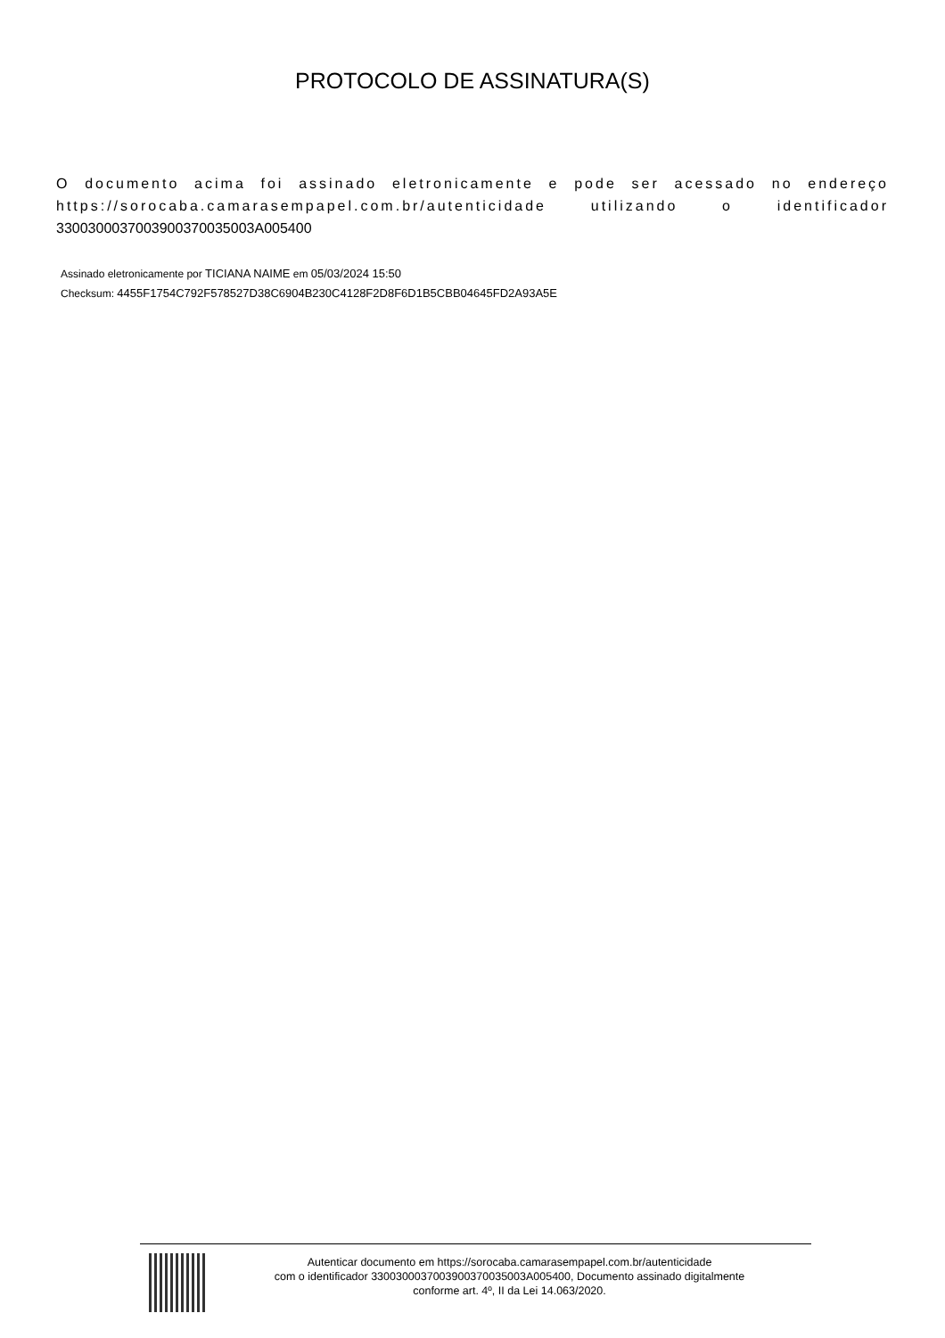PROTOCOLO DE ASSINATURA(S)
O documento acima foi assinado eletronicamente e pode ser acessado no endereço https://sorocaba.camarasempapel.com.br/autenticidade utilizando o identificador 330030003700390037003500​3A005400
Assinado eletronicamente por TICIANA NAIME em 05/03/2024 15:50
Checksum: 4455F1754C792F578527D38C6904B230C4128F2D8F6D1B5CBB04645FD2A93A5E
Autenticar documento em https://sorocaba.camarasempapel.com.br/autenticidade
com o identificador 3300300037003900370035003A005400, Documento assinado digitalmente
conforme art. 4º, II da Lei 14.063/2020.